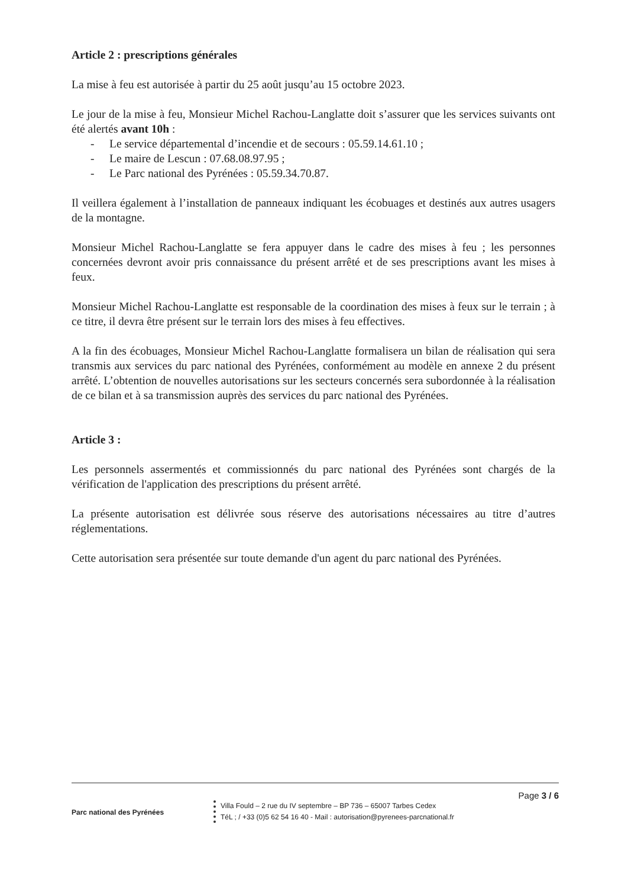Article 2 : prescriptions générales
La mise à feu est autorisée à partir du 25 août jusqu’au 15 octobre 2023.
Le jour de la mise à feu, Monsieur Michel Rachou-Langlatte doit s’assurer que les services suivants ont été alertés avant 10h :
- Le service départemental d’incendie et de secours : 05.59.14.61.10 ;
- Le maire de Lescun : 07.68.08.97.95 ;
- Le Parc national des Pyrénées : 05.59.34.70.87.
Il veillera également à l’installation de panneaux indiquant les écobuages et destinés aux autres usagers de la montagne.
Monsieur Michel Rachou-Langlatte se fera appuyer dans le cadre des mises à feu ; les personnes concernées devront avoir pris connaissance du présent arrêté et de ses prescriptions avant les mises à feux.
Monsieur Michel Rachou-Langlatte est responsable de la coordination des mises à feux sur le terrain ; à ce titre, il devra être présent sur le terrain lors des mises à feu effectives.
A la fin des écobuages, Monsieur Michel Rachou-Langlatte formalisera un bilan de réalisation qui sera transmis aux services du parc national des Pyrénées, conformément au modèle en annexe 2 du présent arrêté. L’obtention de nouvelles autorisations sur les secteurs concernés sera subordonnée à la réalisation de ce bilan et à sa transmission auprès des services du parc national des Pyrénées.
Article 3 :
Les personnels assermentés et commissionnés du parc national des Pyrénées sont chargés de la vérification de l'application des prescriptions du présent arrêté.
La présente autorisation est délivrée sous réserve des autorisations nécessaires au titre d’autres réglementations.
Cette autorisation sera présentée sur toute demande d'un agent du parc national des Pyrénées.
Page 3 / 6
Parc national des Pyrénées
Villa Fould – 2 rue du IV septembre – BP 736 – 65007 Tarbes Cedex
TéL ; / +33 (0)5 62 54 16 40 - Mail : autorisation@pyrenees-parcnational.fr